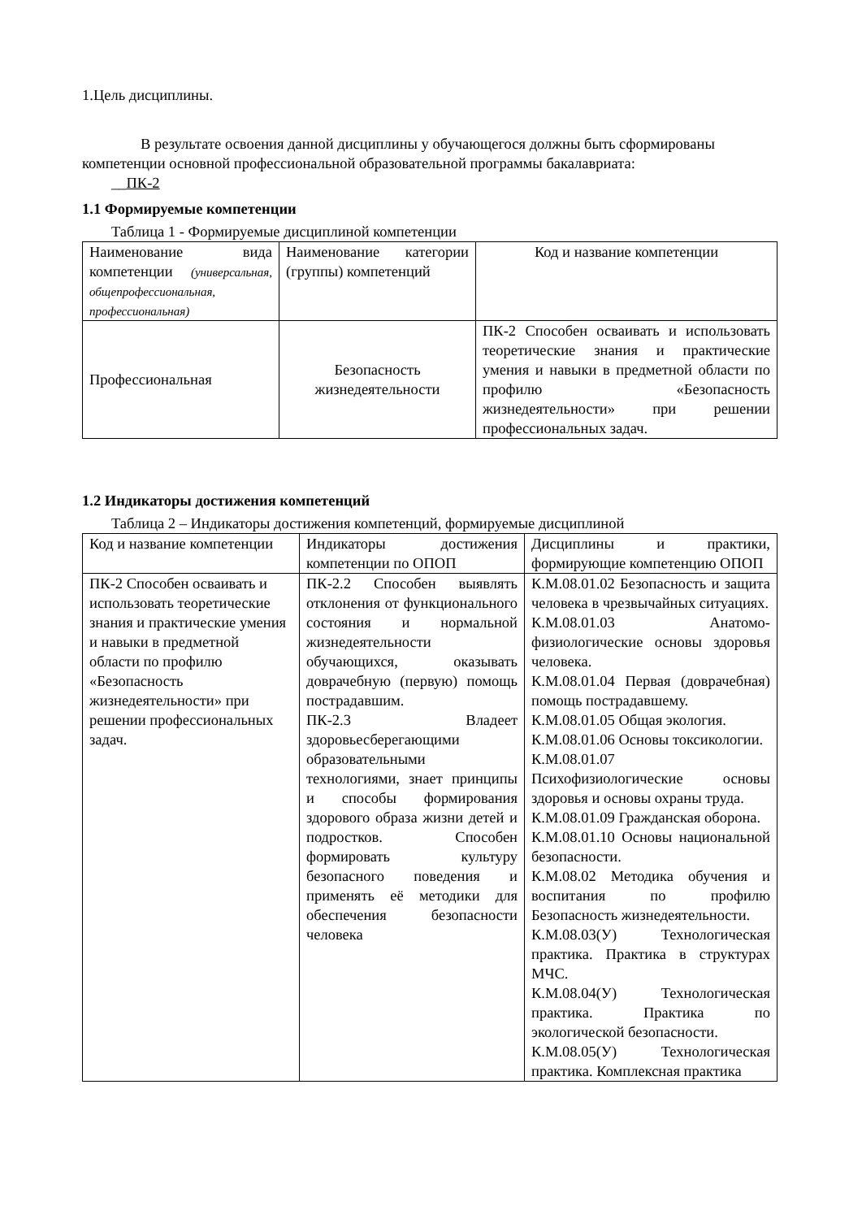1.Цель дисциплины.
В результате освоения данной дисциплины у обучающегося должны быть сформированы компетенции основной профессиональной образовательной программы бакалавриата:
__ПК-2
1.1 Формируемые компетенции
Таблица 1 - Формируемые дисциплиной компетенции
| Наименование вида компетенции (универсальная, общепрофессиональная, профессиональная) | Наименование категории (группы) компетенций | Код и название компетенции |
| Профессиональная | Безопасность жизнедеятельности | ПК-2 Способен осваивать и использовать теоретические знания и практические умения и навыки в предметной области по профилю «Безопасность жизнедеятельности» при решении профессиональных задач. |
1.2 Индикаторы достижения компетенций
Таблица 2 – Индикаторы достижения компетенций, формируемые дисциплиной
| Код и название компетенции | Индикаторы достижения компетенции по ОПОП | Дисциплины и практики, формирующие компетенцию ОПОП |
| ПК-2 Способен осваивать и использовать теоретические знания и практические умения и навыки в предметной области по профилю «Безопасность жизнедеятельности» при решении профессиональных задач. | ПК-2.2 Способен выявлять отклонения от функционального состояния и нормальной жизнедеятельности обучающихся, оказывать доврачебную (первую) помощь пострадавшим. ПК-2.3 Владеет здоровьесберегающими образовательными технологиями, знает принципы и способы формирования здорового образа жизни детей и подростков. Способен формировать культуру безопасного поведения и применять её методики для обеспечения безопасности человека | К.М.08.01.02 Безопасность и защита человека в чрезвычайных ситуациях. К.М.08.01.03 Анатомо-физиологические основы здоровья человека. К.М.08.01.04 Первая (доврачебная) помощь пострадавшему. К.М.08.01.05 Общая экология. К.М.08.01.06 Основы токсикологии. К.М.08.01.07 Психофизиологические основы здоровья и основы охраны труда. К.М.08.01.09 Гражданская оборона. К.М.08.01.10 Основы национальной безопасности. К.М.08.02 Методика обучения и воспитания по профилю Безопасность жизнедеятельности. К.М.08.03(У) Технологическая практика. Практика в структурах МЧС. К.М.08.04(У) Технологическая практика. Практика по экологической безопасности. К.М.08.05(У) Технологическая практика. Комплексная практика |